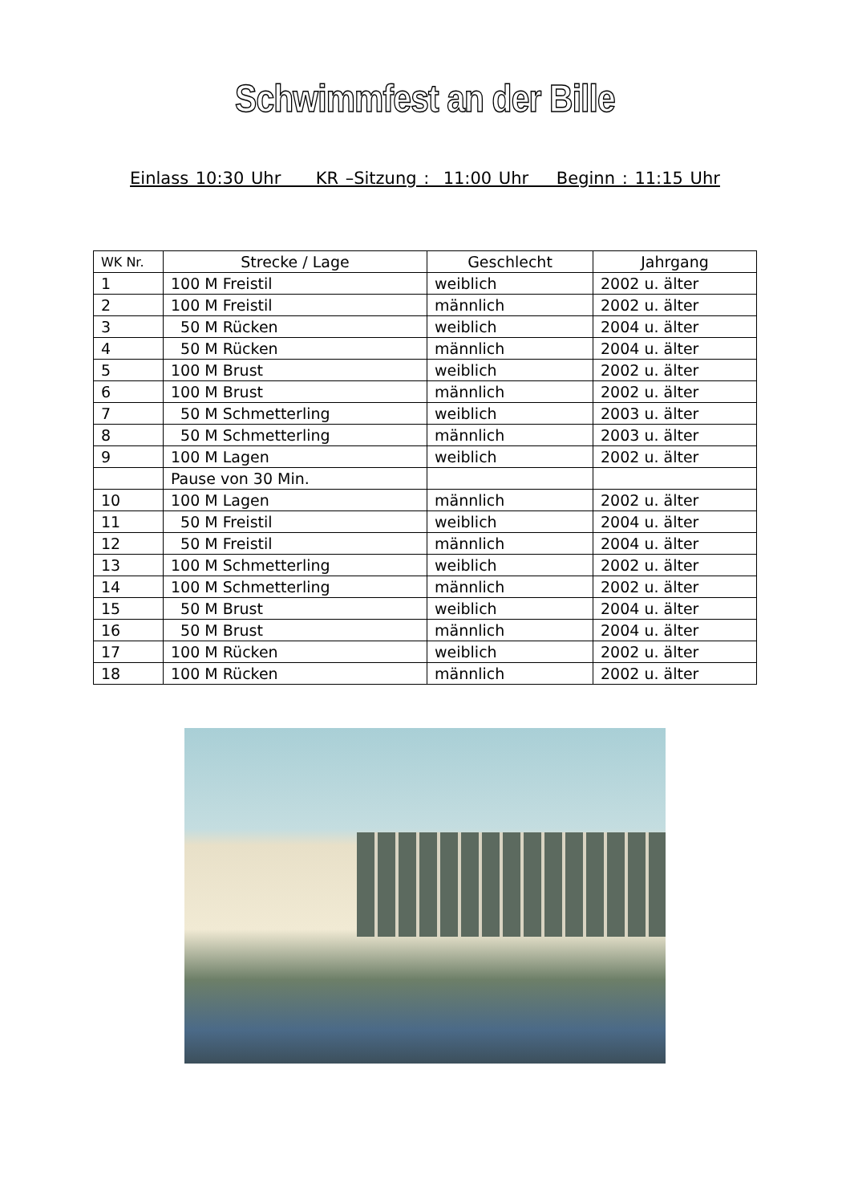Schwimmfest an der Bille
Einlass 10:30 Uhr KR –Sitzung : 11:00 Uhr Beginn : 11:15 Uhr
| WK Nr. | Strecke / Lage | Geschlecht | Jahrgang |
| --- | --- | --- | --- |
| 1 | 100 M Freistil | weiblich | 2002 u. älter |
| 2 | 100 M Freistil | männlich | 2002 u. älter |
| 3 | 50 M Rücken | weiblich | 2004 u. älter |
| 4 | 50 M Rücken | männlich | 2004 u. älter |
| 5 | 100 M Brust | weiblich | 2002 u. älter |
| 6 | 100 M Brust | männlich | 2002 u. älter |
| 7 | 50 M Schmetterling | weiblich | 2003 u. älter |
| 8 | 50 M Schmetterling | männlich | 2003 u. älter |
| 9 | 100 M Lagen | weiblich | 2002 u. älter |
| | Pause von 30 Min. | | |
| 10 | 100 M Lagen | männlich | 2002 u. älter |
| 11 | 50 M Freistil | weiblich | 2004 u. älter |
| 12 | 50 M Freistil | männlich | 2004 u. älter |
| 13 | 100 M Schmetterling | weiblich | 2002 u. älter |
| 14 | 100 M Schmetterling | männlich | 2002 u. älter |
| 15 | 50 M Brust | weiblich | 2004 u. älter |
| 16 | 50 M Brust | männlich | 2004 u. älter |
| 17 | 100 M Rücken | weiblich | 2002 u. älter |
| 18 | 100 M Rücken | männlich | 2002 u. älter |